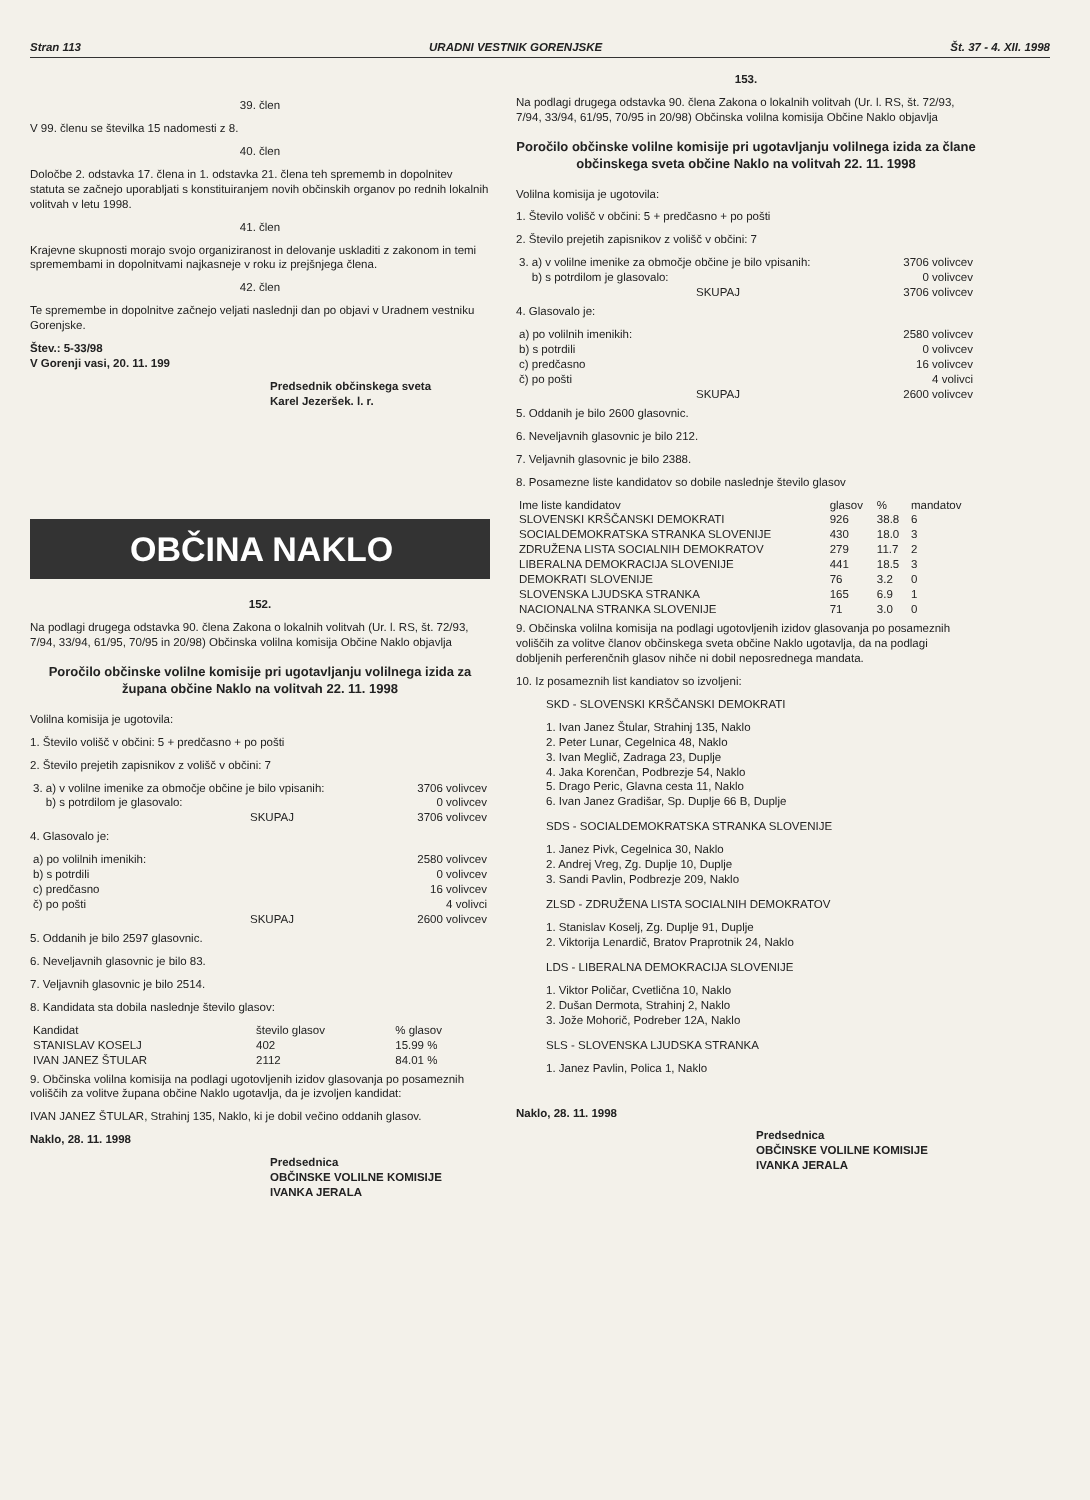Stran 113 URADNI VESTNIK GORENJSKE Št. 37 - 4. XII. 1998
39. člen
V 99. členu se številka 15 nadomesti z 8.
40. člen
Določbe 2. odstavka 17. člena in 1. odstavka 21. člena teh sprememb in dopolnitev statuta se začnejo uporabljati s konstituiranjem novih občinskih organov po rednih lokalnih volitvah v letu 1998.
41. člen
Krajevne skupnosti morajo svojo organiziranost in delovanje uskladiti z zakonom in temi spremembami in dopolnitvami najkasneje v roku iz prejšnjega člena.
42. člen
Te spremembe in dopolnitve začnejo veljati naslednji dan po objavi v Uradnem vestniku Gorenjske.
Štev.: 5-33/98
V Gorenji vasi, 20. 11. 199
Predsednik občinskega sveta
Karel Jezeršek. l. r.
OBČINA NAKLO
152.
Na podlagi drugega odstavka 90. člena Zakona o lokalnih volitvah (Ur. l. RS, št. 72/93, 7/94, 33/94, 61/95, 70/95 in 20/98) Občinska volilna komisija Občine Naklo objavlja
Poročilo občinske volilne komisije pri ugotavljanju volilnega izida za župana občine Naklo na volitvah 22. 11. 1998
Volilna komisija je ugotovila:
1. Število volišč v občini: 5 + predčasno + po pošti
2. Število prejetih zapisnikov z volišč v občini: 7
| 3. a) v volilne imenike za območje občine je bilo vpisanih: | 3706 volivcev |
| b) s potrdilom je glasovalo: | 0 volivcev |
| SKUPAJ | 3706 volivcev |
4. Glasovalo je:
| a) po volilnih imenikih: | 2580 volivcev |
| b) s potrdili | 0 volivcev |
| c) predčasno | 16 volivcev |
| č) po pošti | 4 volivci |
| SKUPAJ | 2600 volivcev |
5. Oddanih je bilo 2597 glasovnic.
6. Neveljavnih glasovnic je bilo 83.
7. Veljavnih glasovnic je bilo 2514.
8. Kandidata sta dobila naslednje število glasov:
| Kandidat | število glasov | % glasov |
| --- | --- | --- |
| STANISLAV KOSELJ | 402 | 15.99 % |
| IVAN JANEZ ŠTULAR | 2112 | 84.01 % |
9. Občinska volilna komisija na podlagi ugotovljenih izidov glasovanja po posameznih voliščih za volitve župana občine Naklo ugotavlja, da je izvoljen kandidat:
IVAN JANEZ ŠTULAR, Strahinj 135, Naklo, ki je dobil večino oddanih glasov.
Naklo, 28. 11. 1998
Predsednica
OBČINSKE VOLILNE KOMISIJE
IVANKA JERALA
153.
Na podlagi drugega odstavka 90. člena Zakona o lokalnih volitvah (Ur. l. RS, št. 72/93, 7/94, 33/94, 61/95, 70/95 in 20/98) Občinska volilna komisija Občine Naklo objavlja
Poročilo občinske volilne komisije pri ugotavljanju volilnega izida za člane občinskega sveta občine Naklo na volitvah 22. 11. 1998
Volilna komisija je ugotovila:
1. Število volišč v občini: 5 + predčasno + po pošti
2. Število prejetih zapisnikov z volišč v občini: 7
| 3. a) v volilne imenike za območje občine je bilo vpisanih: | 3706 volivcev |
| b) s potrdilom je glasovalo: | 0 volivcev |
| SKUPAJ | 3706 volivcev |
4. Glasovalo je:
| a) po volilnih imenikih: | 2580 volivcev |
| b) s potrdili | 0 volivcev |
| c) predčasno | 16 volivcev |
| č) po pošti | 4 volivci |
| SKUPAJ | 2600 volivcev |
5. Oddanih je bilo 2600 glasovnic.
6. Neveljavnih glasovnic je bilo 212.
7. Veljavnih glasovnic je bilo 2388.
8. Posamezne liste kandidatov so dobile naslednje število glasov
| Ime liste kandidatov | glasov | % | mandatov |
| --- | --- | --- | --- |
| SLOVENSKI KRŠČANSKI DEMOKRATI | 926 | 38.8 | 6 |
| SOCIALDEMOKRATSKA STRANKA SLOVENIJE | 430 | 18.0 | 3 |
| ZDRUŽENA LISTA SOCIALNIH DEMOKRATOV | 279 | 11.7 | 2 |
| LIBERALNA DEMOKRACIJA SLOVENIJE | 441 | 18.5 | 3 |
| DEMOKRATI SLOVENIJE | 76 | 3.2 | 0 |
| SLOVENSKA LJUDSKA STRANKA | 165 | 6.9 | 1 |
| NACIONALNA STRANKA SLOVENIJE | 71 | 3.0 | 0 |
9. Občinska volilna komisija na podlagi ugotovljenih izidov glasovanja po posameznih voliščih za volitve članov občinskega sveta občine Naklo ugotavlja, da na podlagi dobljenih perferenčnih glasov nihče ni dobil neposrednega mandata.
10. Iz posameznih list kandiatov so izvoljeni:
SKD - SLOVENSKI KRŠČANSKI DEMOKRATI
1. Ivan Janez Štular, Strahinj 135, Naklo
2. Peter Lunar, Cegelnica 48, Naklo
3. Ivan Meglič, Zadraga 23, Duplje
4. Jaka Korenčan, Podbrezje 54, Naklo
5. Drago Peric, Glavna cesta 11, Naklo
6. Ivan Janez Gradišar, Sp. Duplje 66 B, Duplje
SDS - SOCIALDEMOKRATSKA STRANKA SLOVENIJE
1. Janez Pivk, Cegelnica 30, Naklo
2. Andrej Vreg, Zg. Duplje 10, Duplje
3. Sandi Pavlin, Podbrezje 209, Naklo
ZLSD - ZDRUŽENA LISTA SOCIALNIH DEMOKRATOV
1. Stanislav Koselj, Zg. Duplje 91, Duplje
2. Viktorija Lenardič, Bratov Praprotnik 24, Naklo
LDS - LIBERALNA DEMOKRACIJA SLOVENIJE
1. Viktor Poličar, Cvetlična 10, Naklo
2. Dušan Dermota, Strahinj 2, Naklo
3. Jože Mohorič, Podreber 12A, Naklo
SLS - SLOVENSKA LJUDSKA STRANKA
1. Janez Pavlin, Polica 1, Naklo
Naklo, 28. 11. 1998
Predsednica
OBČINSKE VOLILNE KOMISIJE
IVANKA JERALA